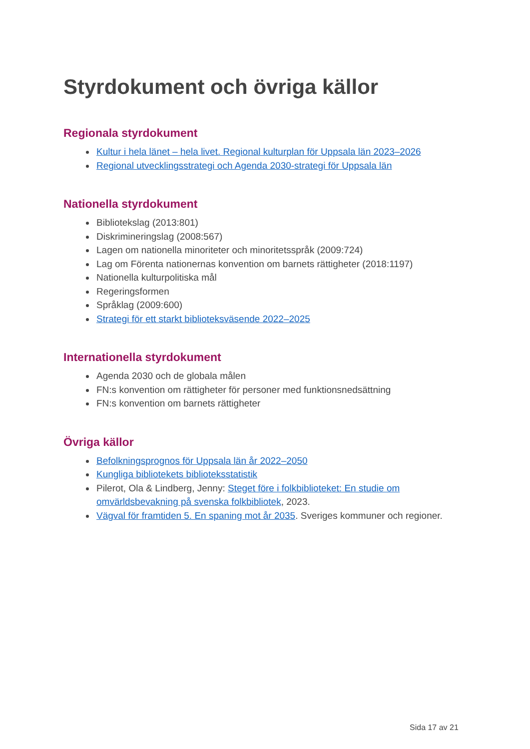Styrdokument och övriga källor
Regionala styrdokument
Kultur i hela länet – hela livet. Regional kulturplan för Uppsala län 2023–2026
Regional utvecklingsstrategi och Agenda 2030-strategi för Uppsala län
Nationella styrdokument
Bibliotekslag (2013:801)
Diskrimineringslag (2008:567)
Lagen om nationella minoriteter och minoritetsspråk (2009:724)
Lag om Förenta nationernas konvention om barnets rättigheter (2018:1197)
Nationella kulturpolitiska mål
Regeringsformen
Språklag (2009:600)
Strategi för ett starkt biblioteksväsende 2022–2025
Internationella styrdokument
Agenda 2030 och de globala målen
FN:s konvention om rättigheter för personer med funktionsnedsättning
FN:s konvention om barnets rättigheter
Övriga källor
Befolkningsprognos för Uppsala län år 2022–2050
Kungliga bibliotekets biblioteksstatistik
Pilerot, Ola & Lindberg, Jenny: Steget före i folkbiblioteket: En studie om omvärldsbevakning på svenska folkbibliotek, 2023.
Vägval för framtiden 5. En spaning mot år 2035. Sveriges kommuner och regioner.
Sida 17 av 21